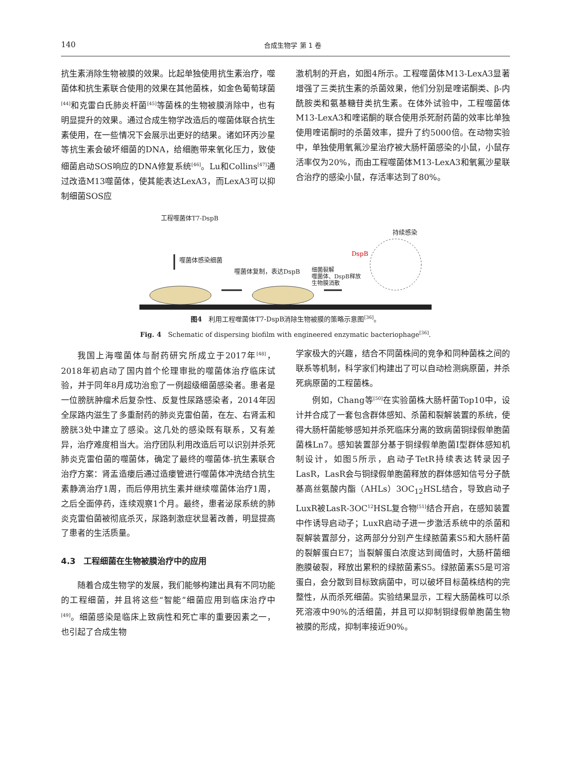140 合成生物学 第 1 卷
抗生素消除生物被膜的效果。比起单独使用抗生素治疗，噬菌体和抗生素联合使用的效果在其他菌株，如金色葡萄球菌<sup>[44]</sup>和克雷白氏肺炎杆菌<sup>[45]</sup>等菌株的生物被膜消除中，也有明显提升的效果。通过合成生物学改造后的噬菌体联合抗生素使用，在一些情况下会展示出更好的结果。诸如环丙沙星等抗生素会破坏细菌的DNA，给细胞带来氧化压力，致使细菌启动SOS响应的DNA修复系统<sup>[46]</sup>。Lu和Collins<sup>[47]</sup>通过改造M13噬菌体，使其能表达LexA3，而LexA3可以抑制细菌SOS应
激机制的开启，如图4所示。工程噬菌体M13-LexA3显著增强了三类抗生素的杀菌效果，他们分别是喹诺酮类、β-内酰胺类和氨基糖苷类抗生素。在体外试验中，工程噬菌体M13-LexA3和喹诺酮的联合使用杀死耐药菌的效率比单独使用喹诺酮时的杀菌效率，提升了约5000倍。在动物实验中，单独使用氧氟沙星治疗被大肠杆菌感染的小鼠，小鼠存活率仅为20%，而由工程噬菌体M13-LexA3和氧氟沙星联合治疗的感染小鼠，存活率达到了80%。
工程噬菌体T7-DspB
噬菌体感染细菌
噬菌体复制，表达DspB
细菌裂解
噬菌体、DspB释放
生物膜消散
DspB
持续感染
图4　利用工程噬菌体T7-DspB消除生物被膜的策略示意图<sup>[36]</sup>。
Fig. 4　Schematic of dispersing biofilm with engineered enzymatic bacteriophage<sup>[36]</sup>.
我国上海噬菌体与耐药研究所成立于2017年<sup>[48]</sup>，2018年初启动了国内首个伦理审批的噬菌体治疗临床试验，并于同年8月成功治愈了一例超级细菌感染者。患者是一位膀胱肿瘤术后复杂性、反复性尿路感染者，2014年因全尿路内滋生了多重耐药的肺炎克雷伯菌，在左、右肾盂和膀胱3处中建立了感染。这几处的感染既有联系，又有差异，治疗难度相当大。治疗团队利用改造后可以识别并杀死肺炎克雷伯菌的噬菌体，确定了最终的噬菌体-抗生素联合治疗方案：肾盂造瘘后通过造瘘管进行噬菌体冲洗结合抗生素静滴治疗1周，而后停用抗生素并继续噬菌体治疗1周，之后全面停药，连续观察1个月。最终，患者泌尿系统的肺炎克雷伯菌被彻底杀灭，尿路刺激症状显著改善，明显提高了患者的生活质量。
4.3　工程细菌在生物被膜治疗中的应用
随着合成生物学的发展，我们能够构建出具有不同功能的工程细菌，并且将这些“智能”细菌应用到临床治疗中<sup>[49]</sup>。细菌感染是临床上致病性和死亡率的重要因素之一，也引起了合成生物
学家极大的兴趣，结合不同菌株间的竞争和同种菌株之间的联系等机制，科学家们构建出了可以自动检测病原菌，并杀死病原菌的工程菌株。
例如，Chang等<sup>[50]</sup>在实验菌株大肠杆菌Top10中，设计并合成了一套包含群体感知、杀菌和裂解装置的系统，使得大肠杆菌能够感知并杀死临床分离的致病菌铜绿假单胞菌菌株Ln7。感知装置部分基于铜绿假单胞菌I型群体感知机制设计，如图5所示，启动子TetR持续表达转录因子LasR，LasR会与铜绿假单胞菌释放的群体感知信号分子酰基高丝氨酸内酯（AHLs）3OC<sub>12</sub>HSL结合，导致启动子LuxR被LasR-3OC<sup>12</sup>HSL复合物<sup>[51]</sup>结合开启，在感知装置中作诱导启动子；LuxR启动子进一步激活系统中的杀菌和裂解装置部分，这两部分分别产生绿脓菌素S5和大肠杆菌的裂解蛋白E7；当裂解蛋白浓度达到阈值时，大肠杆菌细胞膜破裂，释放出累积的绿脓菌素S5。绿脓菌素S5是可溶蛋白，会分散到目标致病菌中，可以破坏目标菌株结构的完整性，从而杀死细菌。实验结果显示，工程大肠菌株可以杀死溶液中90%的活细菌，并且可以抑制铜绿假单胞菌生物被膜的形成，抑制率接近90%。